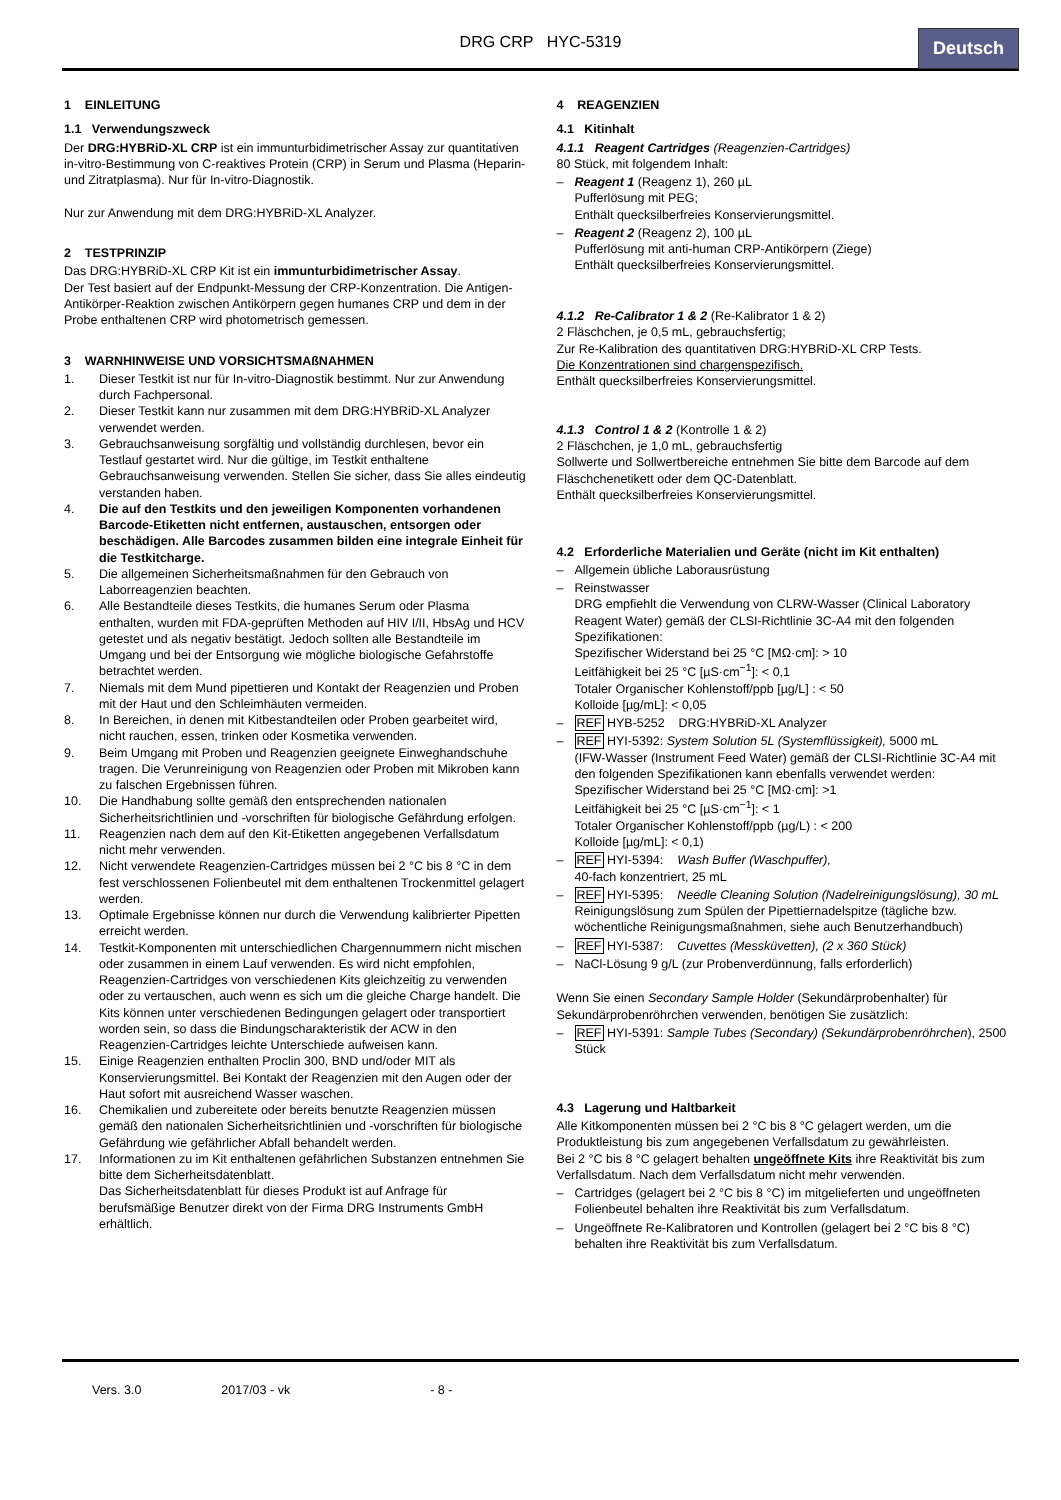DRG CRP HYC-5319
Deutsch
1 EINLEITUNG
1.1 Verwendungszweck
Der DRG:HYBRiD-XL CRP ist ein immunturbidimetrischer Assay zur quantitativen in-vitro-Bestimmung von C-reaktives Protein (CRP) in Serum und Plasma (Heparin- und Zitratplasma). Nur für In-vitro-Diagnostik.
Nur zur Anwendung mit dem DRG:HYBRiD-XL Analyzer.
2 TESTPRINZIP
Das DRG:HYBRiD-XL CRP Kit ist ein immunturbidimetrischer Assay.
Der Test basiert auf der Endpunkt-Messung der CRP-Konzentration. Die Antigen-Antikörper-Reaktion zwischen Antikörpern gegen humanes CRP und dem in der Probe enthaltenen CRP wird photometrisch gemessen.
3 WARNHINWEISE UND VORSICHTSMAßNAHMEN
1. Dieser Testkit ist nur für In-vitro-Diagnostik bestimmt. Nur zur Anwendung durch Fachpersonal.
2. Dieser Testkit kann nur zusammen mit dem DRG:HYBRiD-XL Analyzer verwendet werden.
3. Gebrauchsanweisung sorgfältig und vollständig durchlesen, bevor ein Testlauf gestartet wird. Nur die gültige, im Testkit enthaltene Gebrauchsanweisung verwenden. Stellen Sie sicher, dass Sie alles eindeutig verstanden haben.
4. Die auf den Testkits und den jeweiligen Komponenten vorhandenen Barcode-Etiketten nicht entfernen, austauschen, entsorgen oder beschädigen. Alle Barcodes zusammen bilden eine integrale Einheit für die Testkitcharge.
5. Die allgemeinen Sicherheitsmaßnahmen für den Gebrauch von Laborreagenzien beachten.
6. Alle Bestandteile dieses Testkits, die humanes Serum oder Plasma enthalten, wurden mit FDA-geprüften Methoden auf HIV I/II, HbsAg und HCV getestet und als negativ bestätigt. Jedoch sollten alle Bestandteile im Umgang und bei der Entsorgung wie mögliche biologische Gefahrstoffe betrachtet werden.
7. Niemals mit dem Mund pipettieren und Kontakt der Reagenzien und Proben mit der Haut und den Schleimhäuten vermeiden.
8. In Bereichen, in denen mit Kitbestandteilen oder Proben gearbeitet wird, nicht rauchen, essen, trinken oder Kosmetika verwenden.
9. Beim Umgang mit Proben und Reagenzien geeignete Einweghandschuhe tragen. Die Verunreinigung von Reagenzien oder Proben mit Mikroben kann zu falschen Ergebnissen führen.
10. Die Handhabung sollte gemäß den entsprechenden nationalen Sicherheitsrichtlinien und -vorschriften für biologische Gefährdung erfolgen.
11. Reagenzien nach dem auf den Kit-Etiketten angegebenen Verfallsdatum nicht mehr verwenden.
12. Nicht verwendete Reagenzien-Cartridges müssen bei 2 °C bis 8 °C in dem fest verschlossenen Folienbeutel mit dem enthaltenen Trockenmittel gelagert werden.
13. Optimale Ergebnisse können nur durch die Verwendung kalibrierter Pipetten erreicht werden.
14. Testkit-Komponenten mit unterschiedlichen Chargennummern nicht mischen oder zusammen in einem Lauf verwenden. Es wird nicht empfohlen, Reagenzien-Cartridges von verschiedenen Kits gleichzeitig zu verwenden oder zu vertauschen, auch wenn es sich um die gleiche Charge handelt. Die Kits können unter verschiedenen Bedingungen gelagert oder transportiert worden sein, so dass die Bindungscharakteristik der ACW in den Reagenzien-Cartridges leichte Unterschiede aufweisen kann.
15. Einige Reagenzien enthalten Proclin 300, BND und/oder MIT als Konservierungsmittel. Bei Kontakt der Reagenzien mit den Augen oder der Haut sofort mit ausreichend Wasser waschen.
16. Chemikalien und zubereitete oder bereits benutzte Reagenzien müssen gemäß den nationalen Sicherheitsrichtlinien und -vorschriften für biologische Gefährdung wie gefährlicher Abfall behandelt werden.
17. Informationen zu im Kit enthaltenen gefährlichen Substanzen entnehmen Sie bitte dem Sicherheitsdatenblatt.
Das Sicherheitsdatenblatt für dieses Produkt ist auf Anfrage für berufsmäßige Benutzer direkt von der Firma DRG Instruments GmbH erhältlich.
4 REAGENZIEN
4.1 Kitinhalt
4.1.1 Reagent Cartridges (Reagenzien-Cartridges)
80 Stück, mit folgendem Inhalt:
– Reagent 1 (Reagenz 1), 260 µL
Pufferlösung mit PEG;
Enthält quecksilberfreies Konservierungsmittel.
– Reagent 2 (Reagenz 2), 100 µL
Pufferlösung mit anti-human CRP-Antikörpern (Ziege)
Enthält quecksilberfreies Konservierungsmittel.
4.1.2 Re-Calibrator 1 & 2 (Re-Kalibrator 1 & 2)
2 Fläschchen, je 0,5 mL, gebrauchsfertig;
Zur Re-Kalibration des quantitativen DRG:HYBRiD-XL CRP Tests.
Die Konzentrationen sind chargenspezifisch.
Enthält quecksilberfreies Konservierungsmittel.
4.1.3 Control 1 & 2 (Kontrolle 1 & 2)
2 Fläschchen, je 1,0 mL, gebrauchsfertig
Sollwerte und Sollwertbereiche entnehmen Sie bitte dem Barcode auf dem Fläschchenetikett oder dem QC-Datenblatt.
Enthält quecksilberfreies Konservierungsmittel.
4.2 Erforderliche Materialien und Geräte (nicht im Kit enthalten)
– Allgemein übliche Laborausrüstung
– Reinstwasser
DRG empfiehlt die Verwendung von CLRW-Wasser (Clinical Laboratory Reagent Water) gemäß der CLSI-Richtlinie 3C-A4 mit den folgenden Spezifikationen:
Spezifischer Widerstand bei 25 °C [MΩ·cm]: > 10
Leitfähigkeit bei 25 °C [µS·cm<sup>−1</sup>]: < 0,1
Totaler Organischer Kohlenstoff/ppb [µg/L] : < 50
Kolloide [µg/mL]: < 0,05
– REF HYB-5252 DRG:HYBRiD-XL Analyzer
– REF HYI-5392: System Solution 5L (Systemflüssigkeit), 5000 mL
(IFW-Wasser (Instrument Feed Water) gemäß der CLSI-Richtlinie 3C-A4 mit den folgenden Spezifikationen kann ebenfalls verwendet werden:
Spezifischer Widerstand bei 25 °C [MΩ·cm]: >1
Leitfähigkeit bei 25 °C [µS·cm<sup>−1</sup>]: < 1
Totaler Organischer Kohlenstoff/ppb (µg/L) : < 200
Kolloide [µg/mL]: < 0,1)
– REF HYI-5394: Wash Buffer (Waschpuffer),
40-fach konzentriert, 25 mL
– REF HYI-5395: Needle Cleaning Solution (Nadelreinigungslösung), 30 mL
Reinigungslösung zum Spülen der Pipettiernadelspitze (tägliche bzw. wöchentliche Reinigungsmaßnahmen, siehe auch Benutzerhandbuch)
– REF HYI-5387: Cuvettes (Messküvetten), (2 x 360 Stück)
– NaCl-Lösung 9 g/L (zur Probenverdünnung, falls erforderlich)
Wenn Sie einen Secondary Sample Holder (Sekundärprobenhalter) für Sekundärprobenröhrchen verwenden, benötigen Sie zusätzlich:
– REF HYI-5391: Sample Tubes (Secondary) (Sekundärprobenröhrchen), 2500 Stück
4.3 Lagerung und Haltbarkeit
Alle Kitkomponenten müssen bei 2 °C bis 8 °C gelagert werden, um die Produktleistung bis zum angegebenen Verfallsdatum zu gewährleisten.
Bei 2 °C bis 8 °C gelagert behalten ungeöffnete Kits ihre Reaktivität bis zum Verfallsdatum. Nach dem Verfallsdatum nicht mehr verwenden.
– Cartridges (gelagert bei 2 °C bis 8 °C) im mitgelieferten und ungeöffneten Folienbeutel behalten ihre Reaktivität bis zum Verfallsdatum.
– Ungeöffnete Re-Kalibratoren und Kontrollen (gelagert bei 2 °C bis 8 °C) behalten ihre Reaktivität bis zum Verfallsdatum.
Vers. 3.0 2017/03 - vk - 8 -